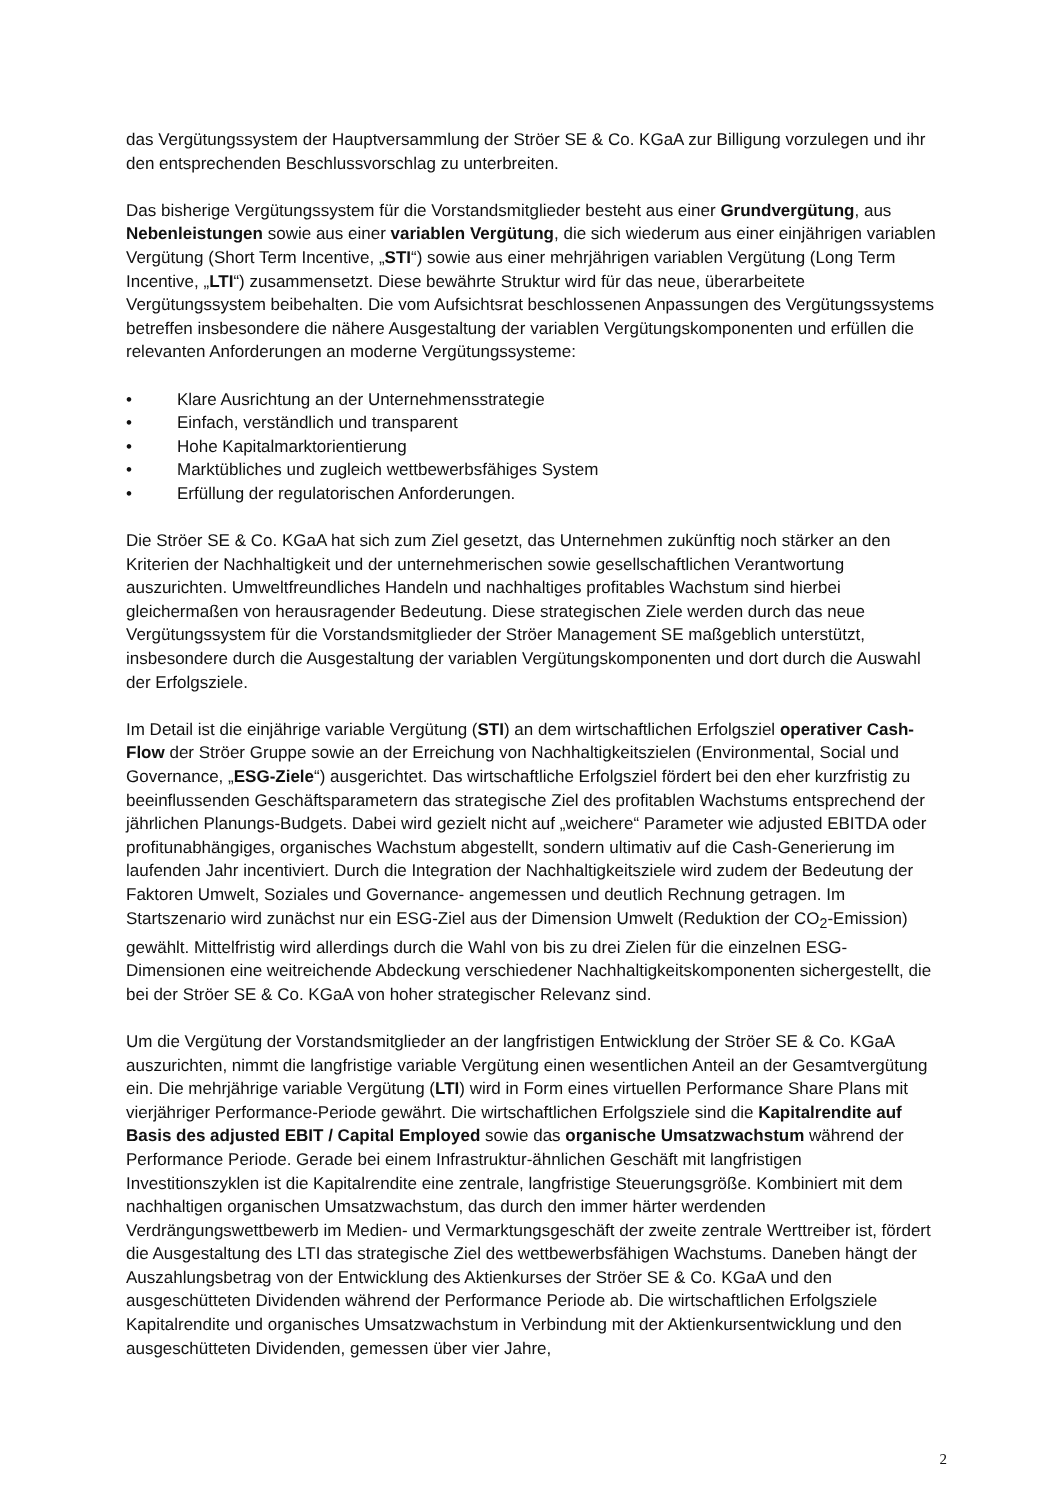das Vergütungssystem der Hauptversammlung der Ströer SE & Co. KGaA zur Billigung vorzulegen und ihr den entsprechenden Beschlussvorschlag zu unterbreiten.
Das bisherige Vergütungssystem für die Vorstandsmitglieder besteht aus einer Grundvergütung, aus Nebenleistungen sowie aus einer variablen Vergütung, die sich wiederum aus einer einjährigen variablen Vergütung (Short Term Incentive, „STI“) sowie aus einer mehrjährigen variablen Vergütung (Long Term Incentive, „LTI“) zusammensetzt. Diese bewährte Struktur wird für das neue, überarbeitete Vergütungssystem beibehalten. Die vom Aufsichtsrat beschlossenen Anpassungen des Vergütungssystems betreffen insbesondere die nähere Ausgestaltung der variablen Vergütungskomponenten und erfüllen die relevanten Anforderungen an moderne Vergütungssysteme:
• Klare Ausrichtung an der Unternehmensstrategie
• Einfach, verständlich und transparent
• Hohe Kapitalmarktorientierung
• Marktübliches und zugleich wettbewerbsfähiges System
• Erfüllung der regulatorischen Anforderungen.
Die Ströer SE & Co. KGaA hat sich zum Ziel gesetzt, das Unternehmen zukünftig noch stärker an den Kriterien der Nachhaltigkeit und der unternehmerischen sowie gesellschaftlichen Verantwortung auszurichten. Umweltfreundliches Handeln und nachhaltiges profitables Wachstum sind hierbei gleichermaßen von herausragender Bedeutung. Diese strategischen Ziele werden durch das neue Vergütungssystem für die Vorstandsmitglieder der Ströer Management SE maßgeblich unterstützt, insbesondere durch die Ausgestaltung der variablen Vergütungskomponenten und dort durch die Auswahl der Erfolgsziele.
Im Detail ist die einjährige variable Vergütung (STI) an dem wirtschaftlichen Erfolgsziel operativer Cash-Flow der Ströer Gruppe sowie an der Erreichung von Nachhaltigkeitszielen (Environmental, Social und Governance, „ESG-Ziele“) ausgerichtet. Das wirtschaftliche Erfolgsziel fördert bei den eher kurzfristig zu beeinflussenden Geschäftsparametern das strategische Ziel des profitablen Wachstums entsprechend der jährlichen Planungs-Budgets. Dabei wird gezielt nicht auf „weichere“ Parameter wie adjusted EBITDA oder profitunabhängiges, organisches Wachstum abgestellt, sondern ultimativ auf die Cash-Generierung im laufenden Jahr incentiviert. Durch die Integration der Nachhaltigkeitsziele wird zudem der Bedeutung der Faktoren Umwelt, Soziales und Governance- angemessen und deutlich Rechnung getragen. Im Startszenario wird zunächst nur ein ESG-Ziel aus der Dimension Umwelt (Reduktion der CO<sub>2</sub>-Emission) gewählt. Mittelfristig wird allerdings durch die Wahl von bis zu drei Zielen für die einzelnen ESG-Dimensionen eine weitreichende Abdeckung verschiedener Nachhaltigkeitskomponenten sichergestellt, die bei der Ströer SE & Co. KGaA von hoher strategischer Relevanz sind.
Um die Vergütung der Vorstandsmitglieder an der langfristigen Entwicklung der Ströer SE & Co. KGaA auszurichten, nimmt die langfristige variable Vergütung einen wesentlichen Anteil an der Gesamtvergütung ein. Die mehrjährige variable Vergütung (LTI) wird in Form eines virtuellen Performance Share Plans mit vierjähriger Performance-Periode gewährt. Die wirtschaftlichen Erfolgsziele sind die Kapitalrendite auf Basis des adjusted EBIT / Capital Employed sowie das organische Umsatzwachstum während der Performance Periode. Gerade bei einem Infrastruktur-ähnlichen Geschäft mit langfristigen Investitionszyklen ist die Kapitalrendite eine zentrale, langfristige Steuerungsgröße. Kombiniert mit dem nachhaltigen organischen Umsatzwachstum, das durch den immer härter werdenden Verdrängungswettbewerb im Medien- und Vermarktungsgeschäft der zweite zentrale Werttreiber ist, fördert die Ausgestaltung des LTI das strategische Ziel des wettbewerbsfähigen Wachstums. Daneben hängt der Auszahlungsbetrag von der Entwicklung des Aktienkurses der Ströer SE & Co. KGaA und den ausgeschütteten Dividenden während der Performance Periode ab. Die wirtschaftlichen Erfolgsziele Kapitalrendite und organisches Umsatzwachstum in Verbindung mit der Aktienkursentwicklung und den ausgeschütteten Dividenden, gemessen über vier Jahre,
2